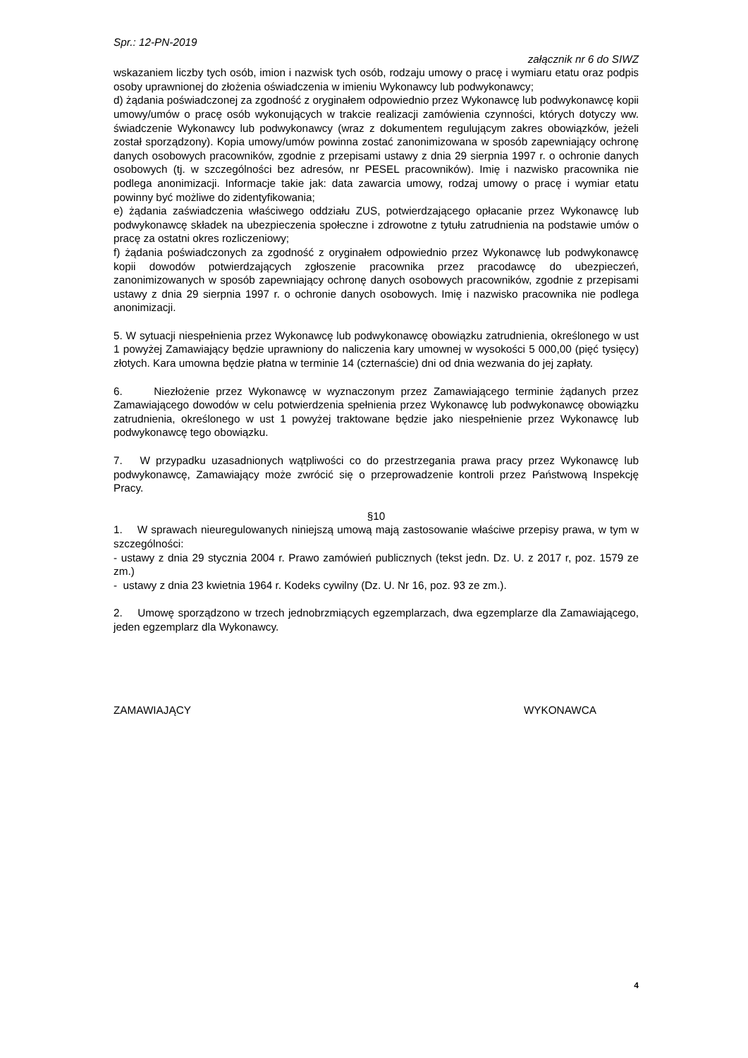Spr.: 12-PN-2019
załącznik nr 6 do SIWZ
wskazaniem liczby tych osób, imion i nazwisk tych osób, rodzaju umowy o pracę i wymiaru etatu oraz podpis osoby uprawnionej do złożenia oświadczenia w imieniu Wykonawcy lub podwykonawcy;
d) żądania poświadczonej za zgodność z oryginałem odpowiednio przez Wykonawcę lub podwykonawcę kopii umowy/umów o pracę osób wykonujących w trakcie realizacji zamówienia czynności, których dotyczy ww. świadczenie Wykonawcy lub podwykonawcy (wraz z dokumentem regulującym zakres obowiązków, jeżeli został sporządzony). Kopia umowy/umów powinna zostać zanonimizowana w sposób zapewniający ochronę danych osobowych pracowników, zgodnie z przepisami ustawy z dnia 29 sierpnia 1997 r. o ochronie danych osobowych (tj. w szczególności bez adresów, nr PESEL pracowników). Imię i nazwisko pracownika nie podlega anonimizacji. Informacje takie jak: data zawarcia umowy, rodzaj umowy o pracę i wymiar etatu powinny być możliwe do zidentyfikowania;
e) żądania zaświadczenia właściwego oddziału ZUS, potwierdzającego opłacanie przez Wykonawcę lub podwykonawcę składek na ubezpieczenia społeczne i zdrowotne z tytułu zatrudnienia na podstawie umów o pracę za ostatni okres rozliczeniowy;
f) żądania poświadczonych za zgodność z oryginałem odpowiednio przez Wykonawcę lub podwykonawcę kopii dowodów potwierdzających zgłoszenie pracownika przez pracodawcę do ubezpieczeń, zanonimizowanych w sposób zapewniający ochronę danych osobowych pracowników, zgodnie z przepisami ustawy z dnia 29 sierpnia 1997 r. o ochronie danych osobowych. Imię i nazwisko pracownika nie podlega anonimizacji.
5. W sytuacji niespełnienia przez Wykonawcę lub podwykonawcę obowiązku zatrudnienia, określonego w ust 1 powyżej Zamawiający będzie uprawniony do naliczenia kary umownej w wysokości 5 000,00 (pięć tysięcy) złotych. Kara umowna będzie płatna w terminie 14 (czternaście) dni od dnia wezwania do jej zapłaty.
6. Niezłożenie przez Wykonawcę w wyznaczonym przez Zamawiającego terminie żądanych przez Zamawiającego dowodów w celu potwierdzenia spełnienia przez Wykonawcę lub podwykonawcę obowiązku zatrudnienia, określonego w ust 1 powyżej traktowane będzie jako niespełnienie przez Wykonawcę lub podwykonawcę tego obowiązku.
7. W przypadku uzasadnionych wątpliwości co do przestrzegania prawa pracy przez Wykonawcę lub podwykonawcę, Zamawiający może zwrócić się o przeprowadzenie kontroli przez Państwową Inspekcję Pracy.
§10
1. W sprawach nieuregulowanych niniejszą umową mają zastosowanie właściwe przepisy prawa, w tym w szczególności:
- ustawy z dnia 29 stycznia 2004 r. Prawo zamówień publicznych (tekst jedn. Dz. U. z 2017 r, poz. 1579 ze zm.)
- ustawy z dnia 23 kwietnia 1964 r. Kodeks cywilny (Dz. U. Nr 16, poz. 93 ze zm.).
2. Umowę sporządzono w trzech jednobrzmiących egzemplarzach, dwa egzemplarze dla Zamawiającego, jeden egzemplarz dla Wykonawcy.
ZAMAWIAJĄCY WYKONAWCA
4